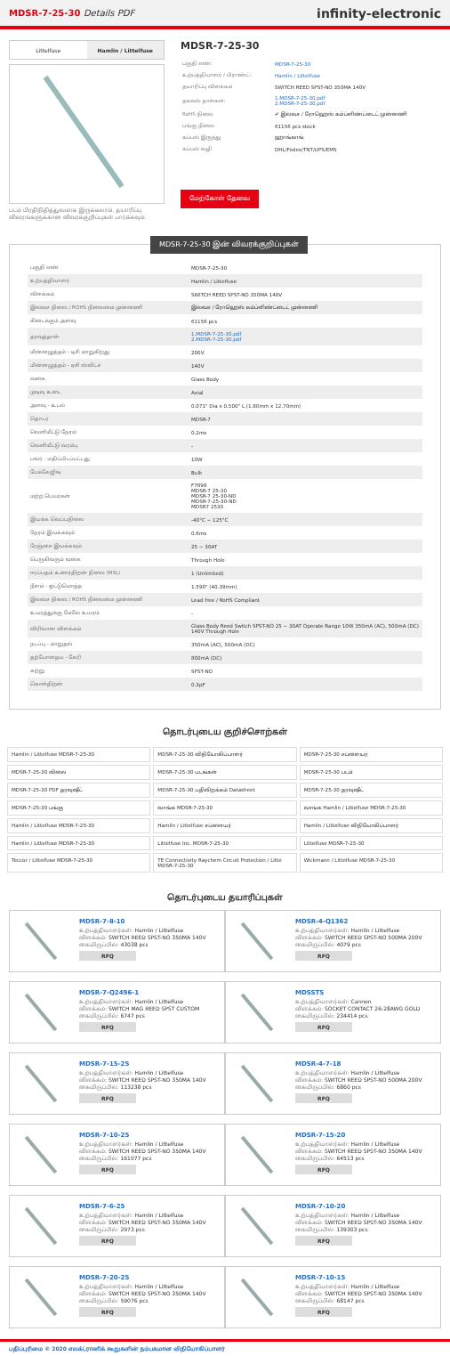MDSR-7-25-30 Details PDF
infinity-electronic
Littelfuse Hamlin / Littelfuse
படம் பிரதிநிதித்துவமாக இருக்கலாம். தயாரிப்பு விவரங்களுக்கான விவரக்குறிப்புகள் பார்க்கவும்.
MDSR-7-25-30
| பகுதி எண்: | MDSR-7-25-30 |
| உற்பத்தியாளர் / பிராண்ட்: | Hamlin / Littelfuse |
| தயாரிப்பு விளக்கம் | SWITCH REED SPST-NO 350MA 140V |
| தகவல் தாள்கள்: | 1.MDSR-7-25-30.pdf 2.MDSR-7-25-30.pdf |
| RoHS நிலை | ✔ இலவச / ரோஹெஸ் கம்ப்ளிண்ட்டைட் முன்னணி |
| பங்கு நிலை | 61156 pcs stock |
| கப்பல் இருந்து | ஹாங்காங் |
| கப்பல் வழி | DHL/Fedex/TNT/UPS/EMS |
மேற்கோள் தேவை
MDSR-7-25-30 இன் விவரக்குறிப்புகள்
| பகுதி எண் | MDSR-7-25-30 |
| உற்பத்தியாளர் | Hamlin / Littelfuse |
| விளக்கம் | SWITCH REED SPST-NO 350MA 140V |
| இலவச நிலை / ROHS நிலைமை முன்னணி | இலவச / ரோஹெஸ் கம்ப்ளிண்ட்டைட் முன்னணி |
| கிடைக்கும் அளவு | 61156 pcs |
| தரவுத்தாள் | 1.MDSR-7-25-30.pdf 2.MDSR-7-25-30.pdf |
| மின்னழுத்தம் - டிசி மாறுகிறது | 200V |
| மின்னழுத்தம் - ஏசி ஸ்விட்ச் | 140V |
| வகை | Glass Body |
| முடிவு உடை | Axial |
| அளவு - உடல் | 0.071" Dia x 0.500" L (1.80mm x 12.70mm) |
| தொடர் | MDSR-7 |
| வெளியீட்டு நேரம் | 0.2ms |
| வெளியீட்டு வரம்பு | - |
| பவர் - மதிப்பிடப்பட்டது | 10W |
| பேக்கேஜிங் | Bulk |
| மற்ற பெயர்கள் | F7898 MDSR-7 25-30 MDSR-7 25-30-ND MDSR-7-25-30-ND MDSR7 2530 |
| இயக்க வெப்பநிலை | -40°C ~ 125°C |
| நேரம் இயக்கவும் | 0.6ms |
| ரேஞ்சை இயக்கவும் | 25 ~ 30AT |
| பெருகிவரும் வகை | Through Hole |
| ஈரப்பதம் உணர்திறன் நிலை (MSL) | 1 (Unlimited) |
| நீளம் - ஒட்டுமொத்த | 1.590" (40.39mm) |
| இலவச நிலை / ROHS நிலைமை முன்னணி | Lead free / RoHS Compliant |
| உயரத்துக்கு மேலே உயரம் | - |
| விரிவான விளக்கம் | Glass Body Reed Switch SPST-NO 25 ~ 30AT Operate Range 10W 350mA (AC), 500mA (DC) 140V Through Hole |
| நடப்பு - மாறுதல் | 350mA (AC), 500mA (DC) |
| தற்போதைய - கேரி | 800mA (DC) |
| சுற்று | SPST-NO |
| கொள்திறன் | 0.3pF |
தொடர்புடைய குறிச்சொற்கள்
| Hamlin / Littelfuse MDSR-7-25-30 | MDSR-7-25-30 விநியோகிப்பாளர் | MDSR-7-25-30 சப்ளையர் |
| MDSR-7-25-30 விலை | MDSR-7-25-30 படங்கள் | MDSR-7-25-30 படம் |
| MDSR-7-25-30 PDF தரவுஷீட் | MDSR-7-25-30 பதிவிறக்கம் Datasheet | MDSR-7-25-30 தரவுஷீட் |
| MDSR-7-25-30 பங்கு | வாங்க MDSR-7-25-30 | வாங்க Hamlin / Littelfuse MDSR-7-25-30 |
| Hamlin / Littelfuse MDSR-7-25-30 | Hamlin / Littelfuse சப்ளையர் | Hamlin / Littelfuse விநியோகிப்பாளர் |
| Hamlin / Littelfuse MDSR-7-25-30 | Littelfuse Inc. MDSR-7-25-30 | Littelfuse MDSR-7-25-30 |
| Teccor / Littelfuse MDSR-7-25-30 | TE Connectivity Raychem Circuit Protection / Litte MDSR-7-25-30 | Wickmann / Littelfuse MDSR-7-25-30 |
தொடர்புடைய தயாரிப்புகள்
MDSR-7-8-10
உற்பத்தியாளர்கள்: Hamlin / Littelfuse
விளக்கம்: SWITCH REED SPST-NO 350MA 140V
கையிருப்பில்: 43038 pcs
RFQ
MDSR-4-Q1362
உற்பத்தியாளர்கள்: Hamlin / Littelfuse
விளக்கம்: SWITCH REED SPST-NO 500MA 200V
கையிருப்பில்: 4079 pcs
RFQ
MDSR-7-Q2496-1
உற்பத்தியாளர்கள்: Hamlin / Littelfuse
விளக்கம்: SWITCH MAG REED SPST CUSTOM
கையிருப்பில்: 6747 pcs
RFQ
MDSSTS
உற்பத்தியாளர்கள்: Cannon
விளக்கம்: SOCKET CONTACT 26-28AWG GOLD
கையிருப்பில்: 234414 pcs
RFQ
MDSR-7-15-25
உற்பத்தியாளர்கள்: Hamlin / Littelfuse
விளக்கம்: SWITCH REED SPST-NO 350MA 140V
கையிருப்பில்: 113238 pcs
RFQ
MDSR-4-7-18
உற்பத்தியாளர்கள்: Hamlin / Littelfuse
விளக்கம்: SWITCH REED SPST-NO 500MA 200V
கையிருப்பில்: 6860 pcs
RFQ
MDSR-7-10-25
உற்பத்தியாளர்கள்: Hamlin / Littelfuse
விளக்கம்: SWITCH REED SPST-NO 350MA 140V
கையிருப்பில்: 161077 pcs
RFQ
MDSR-7-15-20
உற்பத்தியாளர்கள்: Hamlin / Littelfuse
விளக்கம்: SWITCH REED SPST-NO 350MA 140V
கையிருப்பில்: 64513 pcs
RFQ
MDSR-7-6-25
உற்பத்தியாளர்கள்: Hamlin / Littelfuse
விளக்கம்: SWITCH REED SPST-NO 350MA 140V
கையிருப்பில்: 2973 pcs
RFQ
MDSR-7-10-20
உற்பத்தியாளர்கள்: Hamlin / Littelfuse
விளக்கம்: SWITCH REED SPST-NO 350MA 140V
கையிருப்பில்: 139303 pcs
RFQ
MDSR-7-20-25
உற்பத்தியாளர்கள்: Hamlin / Littelfuse
விளக்கம்: SWITCH REED SPST-NO 350MA 140V
கையிருப்பில்: 59076 pcs
RFQ
MDSR-7-10-15
உற்பத்தியாளர்கள்: Hamlin / Littelfuse
விளக்கம்: SWITCH REED SPST-NO 350MA 140V
கையிருப்பில்: 68147 pcs
RFQ
பதிப்புரிமை © 2020 எலக்ட்ரானிக் கூறுகளின் நம்பகமான விநியோகிப்பாளர்